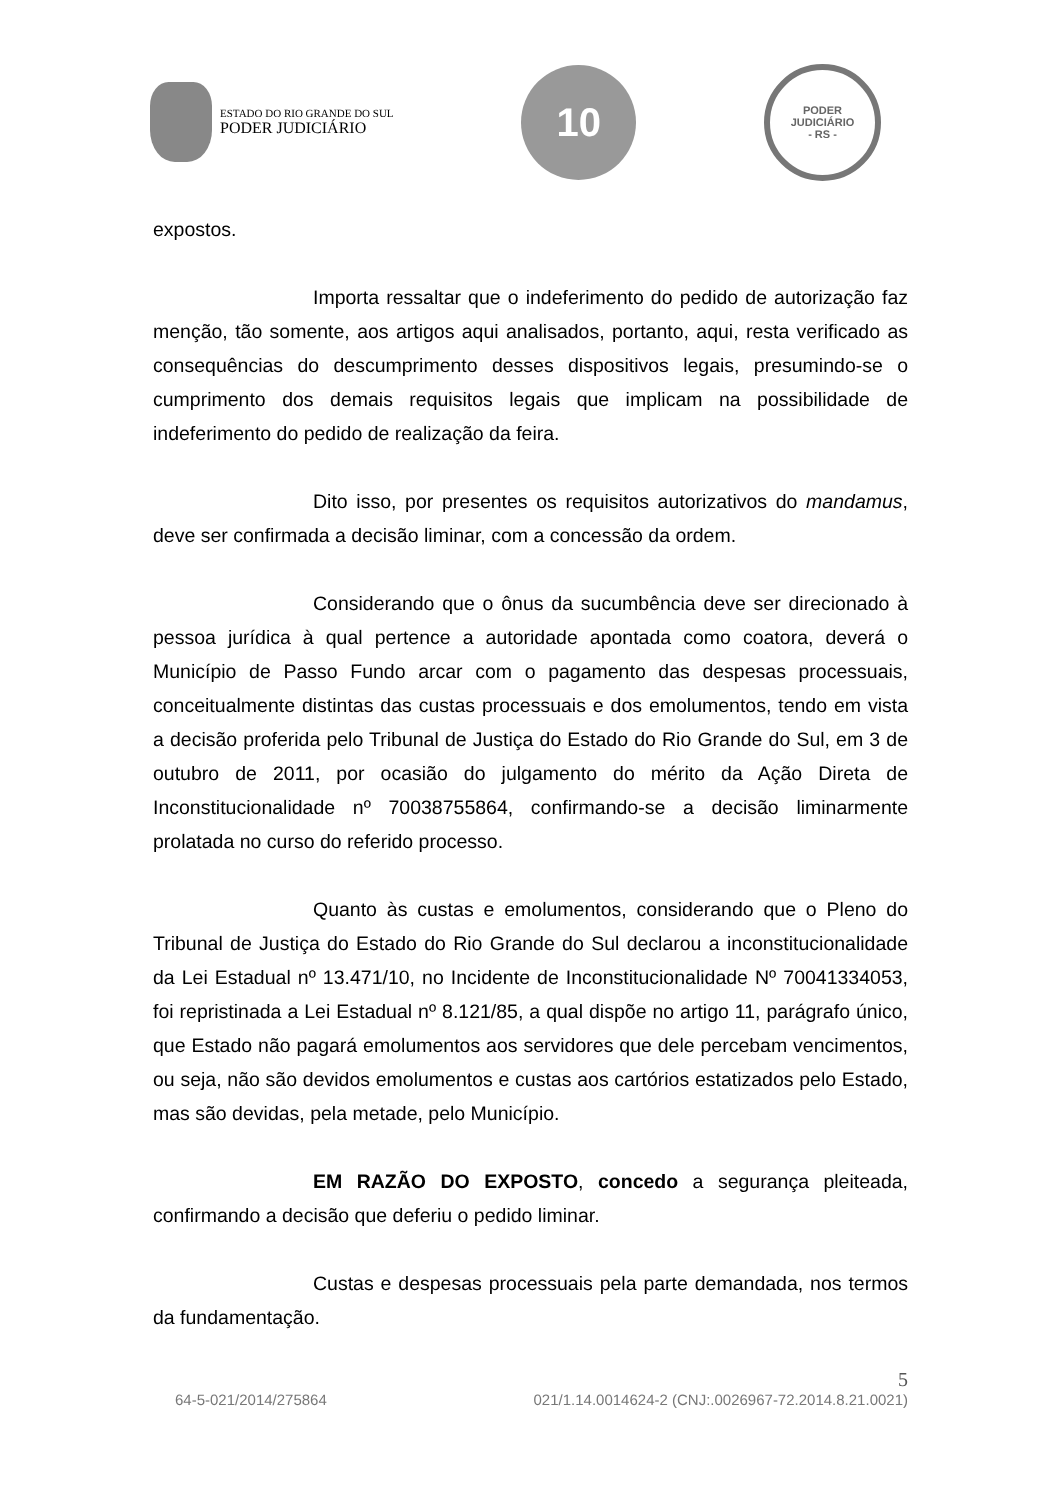ESTADO DO RIO GRANDE DO SUL
PODER JUDICIÁRIO
10
PODER JUDICIÁRIO
- RS -
expostos.
Importa ressaltar que o indeferimento do pedido de autorização faz menção, tão somente, aos artigos aqui analisados, portanto, aqui, resta verificado as consequências do descumprimento desses dispositivos legais, presumindo-se o cumprimento dos demais requisitos legais que implicam na possibilidade de indeferimento do pedido de realização da feira.
Dito isso, por presentes os requisitos autorizativos do mandamus, deve ser confirmada a decisão liminar, com a concessão da ordem.
Considerando que o ônus da sucumbência deve ser direcionado à pessoa jurídica à qual pertence a autoridade apontada como coatora, deverá o Município de Passo Fundo arcar com o pagamento das despesas processuais, conceitualmente distintas das custas processuais e dos emolumentos, tendo em vista a decisão proferida pelo Tribunal de Justiça do Estado do Rio Grande do Sul, em 3 de outubro de 2011, por ocasião do julgamento do mérito da Ação Direta de Inconstitucionalidade nº 70038755864, confirmando-se a decisão liminarmente prolatada no curso do referido processo.
Quanto às custas e emolumentos, considerando que o Pleno do Tribunal de Justiça do Estado do Rio Grande do Sul declarou a inconstitucionalidade da Lei Estadual nº 13.471/10, no Incidente de Inconstitucionalidade Nº 70041334053, foi repristinada a Lei Estadual nº 8.121/85, a qual dispõe no artigo 11, parágrafo único, que Estado não pagará emolumentos aos servidores que dele percebam vencimentos, ou seja, não são devidos emolumentos e custas aos cartórios estatizados pelo Estado, mas são devidas, pela metade, pelo Município.
EM RAZÃO DO EXPOSTO, concedo a segurança pleiteada, confirmando a decisão que deferiu o pedido liminar.
Custas e despesas processuais pela parte demandada, nos termos da fundamentação.
5
64-5-021/2014/275864 021/1.14.0014624-2 (CNJ:.0026967-72.2014.8.21.0021)